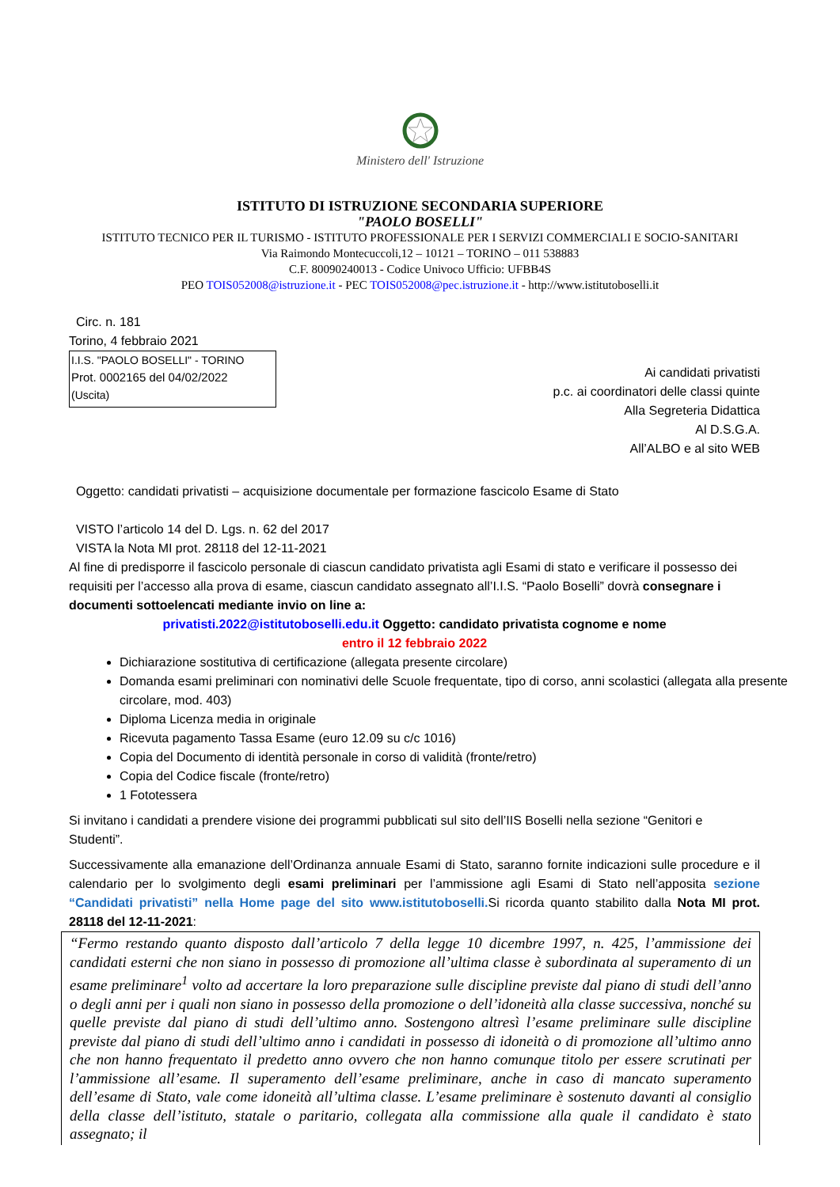Ministero dell' Istruzione
ISTITUTO DI ISTRUZIONE SECONDARIA SUPERIORE
"PAOLO BOSELLI"
ISTITUTO TECNICO PER IL TURISMO - ISTITUTO PROFESSIONALE PER I SERVIZI COMMERCIALI E SOCIO-SANITARI
Via Raimondo Montecuccoli,12 – 10121 – TORINO – 011 538883
C.F. 80090240013 - Codice Univoco Ufficio: UFBB4S
PEO TOIS052008@istruzione.it - PEC TOIS052008@pec.istruzione.it - http://www.istitutoboselli.it
Circ. n. 181
Torino, 4 febbraio 2021
I.I.S. "PAOLO BOSELLI" - TORINO
Prot. 0002165 del 04/02/2022
(Uscita)
Ai candidati privatisti
p.c. ai coordinatori delle classi quinte
Alla Segreteria Didattica
Al D.S.G.A.
All’ALBO e al sito WEB
Oggetto: candidati privatisti – acquisizione documentale per formazione fascicolo Esame di Stato
VISTO l’articolo 14 del D. Lgs. n. 62 del 2017
VISTA la Nota MI prot. 28118 del 12-11-2021
Al fine di predisporre il fascicolo personale di ciascun candidato privatista agli Esami di stato e verificare il possesso dei requisiti per l’accesso alla prova di esame, ciascun candidato assegnato all’I.I.S. “Paolo Boselli” dovrà consegnare i documenti sottoelencati mediante invio on line a:
privatisti.2022@istitutoboselli.edu.it Oggetto: candidato privatista cognome e nome
entro il 12 febbraio 2022
Dichiarazione sostitutiva di certificazione (allegata presente circolare)
Domanda esami preliminari con nominativi delle Scuole frequentate, tipo di corso, anni scolastici (allegata alla presente circolare, mod. 403)
Diploma Licenza media in originale
Ricevuta pagamento Tassa Esame (euro 12.09 su c/c 1016)
Copia del Documento di identità personale in corso di validità (fronte/retro)
Copia del Codice fiscale (fronte/retro)
1 Fototessera
Si invitano i candidati a prendere visione dei programmi pubblicati sul sito dell’IIS Boselli nella sezione “Genitori e Studenti”.
Successivamente alla emanazione dell’Ordinanza annuale Esami di Stato, saranno fornite indicazioni sulle procedure e il calendario per lo svolgimento degli esami preliminari per l’ammissione agli Esami di Stato nell’apposita sezione “Candidati privatisti” nella Home page del sito www.istitutoboselli. Si ricorda quanto stabilito dalla Nota MI prot. 28118 del 12-11-2021:
“Fermo restando quanto disposto dall’articolo 7 della legge 10 dicembre 1997, n. 425, l’ammissione dei candidati esterni che non siano in possesso di promozione all’ultima classe è subordinata al superamento di un esame preliminare<sup>1</sup> volto ad accertare la loro preparazione sulle discipline previste dal piano di studi dell’anno o degli anni per i quali non siano in possesso della promozione o dell’idoneità alla classe successiva, nonché su quelle previste dal piano di studi dell’ultimo anno. Sostengono altresì l’esame preliminare sulle discipline previste dal piano di studi dell’ultimo anno i candidati in possesso di idoneità o di promozione all’ultimo anno che non hanno frequentato il predetto anno ovvero che non hanno comunque titolo per essere scrutinati per l’ammissione all’esame. Il superamento dell’esame preliminare, anche in caso di mancato superamento dell’esame di Stato, vale come idoneità all’ultima classe. L’esame preliminare è sostenuto davanti al consiglio della classe dell’istituto, statale o paritario, collegata alla commissione alla quale il candidato è stato assegnato; il